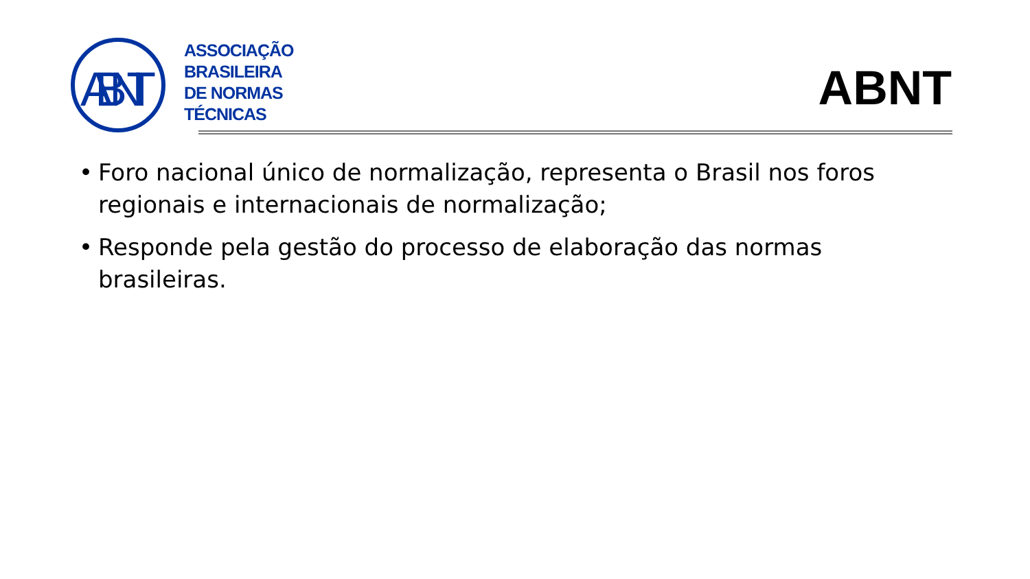ABNT
ASSOCIAÇÃO
BRASILEIRA
DE NORMAS
TÉCNICAS
ABNT
• Foro nacional único de normalização, representa o Brasil nos foros regionais e internacionais de normalização;
• Responde pela gestão do processo de elaboração das normas brasileiras.